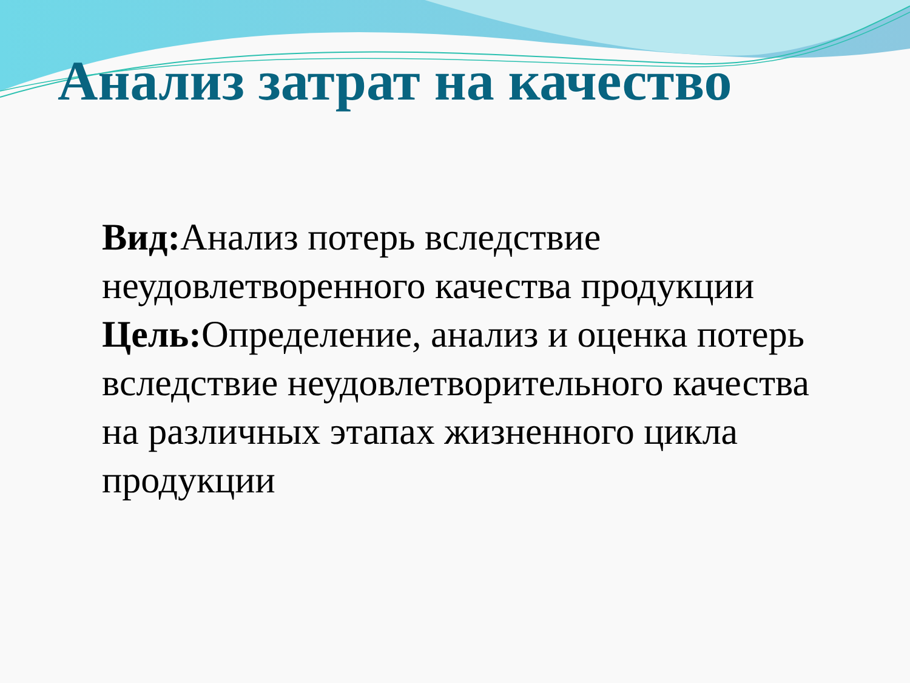Анализ затрат на качество
Вид: Анализ потерь вследствие неудовлетворенного качества продукции
Цель: Определение, анализ и оценка потерь вследствие неудовлетворительного качества на различных этапах жизненного цикла продукции